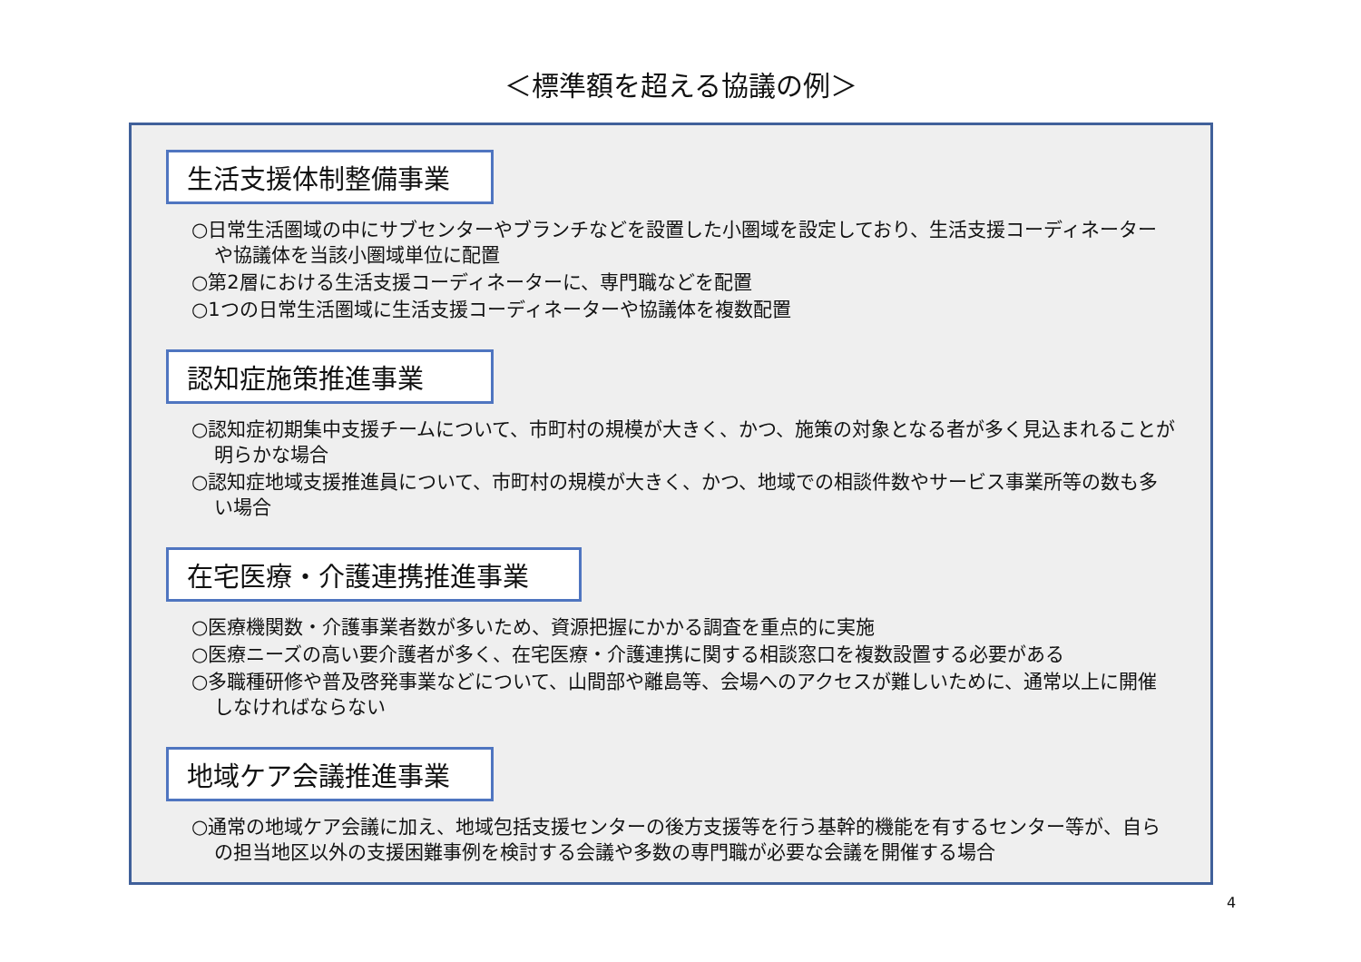＜標準額を超える協議の例＞
生活支援体制整備事業
○日常生活圏域の中にサブセンターやブランチなどを設置した小圏域を設定しており、生活支援コーディネーターや協議体を当該小圏域単位に配置
○第2層における生活支援コーディネーターに、専門職などを配置
○1つの日常生活圏域に生活支援コーディネーターや協議体を複数配置
認知症施策推進事業
○認知症初期集中支援チームについて、市町村の規模が大きく、かつ、施策の対象となる者が多く見込まれることが明らかな場合
○認知症地域支援推進員について、市町村の規模が大きく、かつ、地域での相談件数やサービス事業所等の数も多い場合
在宅医療・介護連携推進事業
○医療機関数・介護事業者数が多いため、資源把握にかかる調査を重点的に実施
○医療ニーズの高い要介護者が多く、在宅医療・介護連携に関する相談窓口を複数設置する必要がある
○多職種研修や普及啓発事業などについて、山間部や離島等、会場へのアクセスが難しいために、通常以上に開催しなければならない
地域ケア会議推進事業
○通常の地域ケア会議に加え、地域包括支援センターの後方支援等を行う基幹的機能を有するセンター等が、自らの担当地区以外の支援困難事例を検討する会議や多数の専門職が必要な会議を開催する場合
4